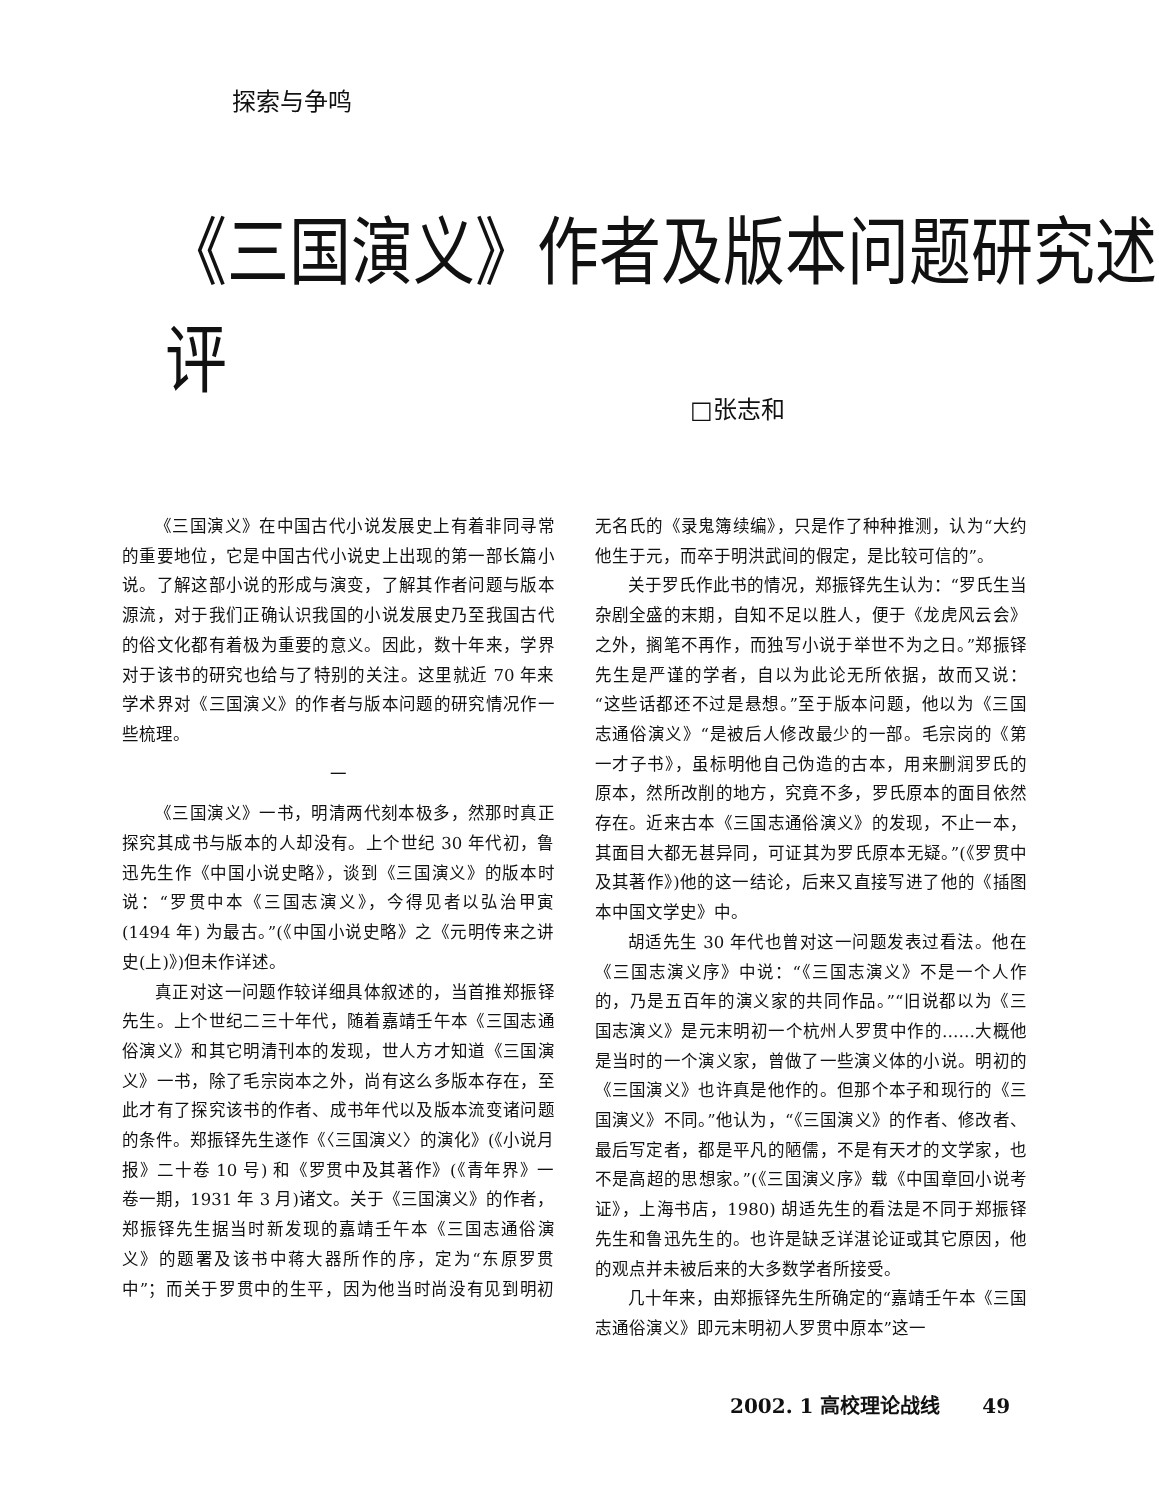探索与争鸣
《三国演义》作者及版本问题研究述评
□张志和
《三国演义》在中国古代小说发展史上有着非同寻常的重要地位，它是中国古代小说史上出现的第一部长篇小说。了解这部小说的形成与演变，了解其作者问题与版本源流，对于我们正确认识我国的小说发展史乃至我国古代的俗文化都有着极为重要的意义。因此，数十年来，学界对于该书的研究也给与了特别的关注。这里就近 70 年来学术界对《三国演义》的作者与版本问题的研究情况作一些梳理。
一
《三国演义》一书，明清两代刻本极多，然那时真正探究其成书与版本的人却没有。上个世纪 30 年代初，鲁迅先生作《中国小说史略》，谈到《三国演义》的版本时说：“罗贯中本《三国志演义》，今得见者以弘治甲寅 (1494 年) 为最古。”(《中国小说史略》之《元明传来之讲史(上)》)但未作详述。
真正对这一问题作较详细具体叙述的，当首推郑振铎先生。上个世纪二三十年代，随着嘉靖壬午本《三国志通俗演义》和其它明清刊本的发现，世人方才知道《三国演义》一书，除了毛宗岗本之外，尚有这么多版本存在，至此才有了探究该书的作者、成书年代以及版本流变诸问题的条件。郑振铎先生遂作《〈三国演义〉的演化》(《小说月报》二十卷 10 号) 和《罗贯中及其著作》(《青年界》一卷一期，1931 年 3 月)诸文。关于《三国演义》的作者，郑振铎先生据当时新发现的嘉靖壬午本《三国志通俗演义》的题署及该书中蒋大器所作的序，定为“东原罗贯中”；而关于罗贯中的生平，因为他当时尚没有见到明初无名氏的《录鬼簿续编》，只是作了种种推测，认为“大约他生于元，而卒于明洪武间的假定，是比较可信的”。
关于罗氏作此书的情况，郑振铎先生认为：“罗氏生当杂剧全盛的末期，自知不足以胜人，便于《龙虎风云会》之外，搁笔不再作，而独写小说于举世不为之日。”郑振铎先生是严谨的学者，自以为此论无所依据，故而又说：“这些话都还不过是悬想。”至于版本问题，他以为《三国志通俗演义》“是被后人修改最少的一部。毛宗岗的《第一才子书》，虽标明他自己伪造的古本，用来删润罗氏的原本，然所改削的地方，究竟不多，罗氏原本的面目依然存在。近来古本《三国志通俗演义》的发现，不止一本，其面目大都无甚异同，可证其为罗氏原本无疑。”(《罗贯中及其著作》)他的这一结论，后来又直接写进了他的《插图本中国文学史》中。
胡适先生 30 年代也曾对这一问题发表过看法。他在《三国志演义序》中说：“《三国志演义》不是一个人作的，乃是五百年的演义家的共同作品。”“旧说都以为《三国志演义》是元末明初一个杭州人罗贯中作的……大概他是当时的一个演义家，曾做了一些演义体的小说。明初的《三国演义》也许真是他作的。但那个本子和现行的《三国演义》不同。”他认为，“《三国演义》的作者、修改者、最后写定者，都是平凡的陋儒，不是有天才的文学家，也不是高超的思想家。”(《三国演义序》载《中国章回小说考证》，上海书店，1980) 胡适先生的看法是不同于郑振铎先生和鲁迅先生的。也许是缺乏详湛论证或其它原因，他的观点并未被后来的大多数学者所接受。
几十年来，由郑振铎先生所确定的“嘉靖壬午本《三国志通俗演义》即元末明初人罗贯中原本”这一
2002. 1 高校理论战线 49